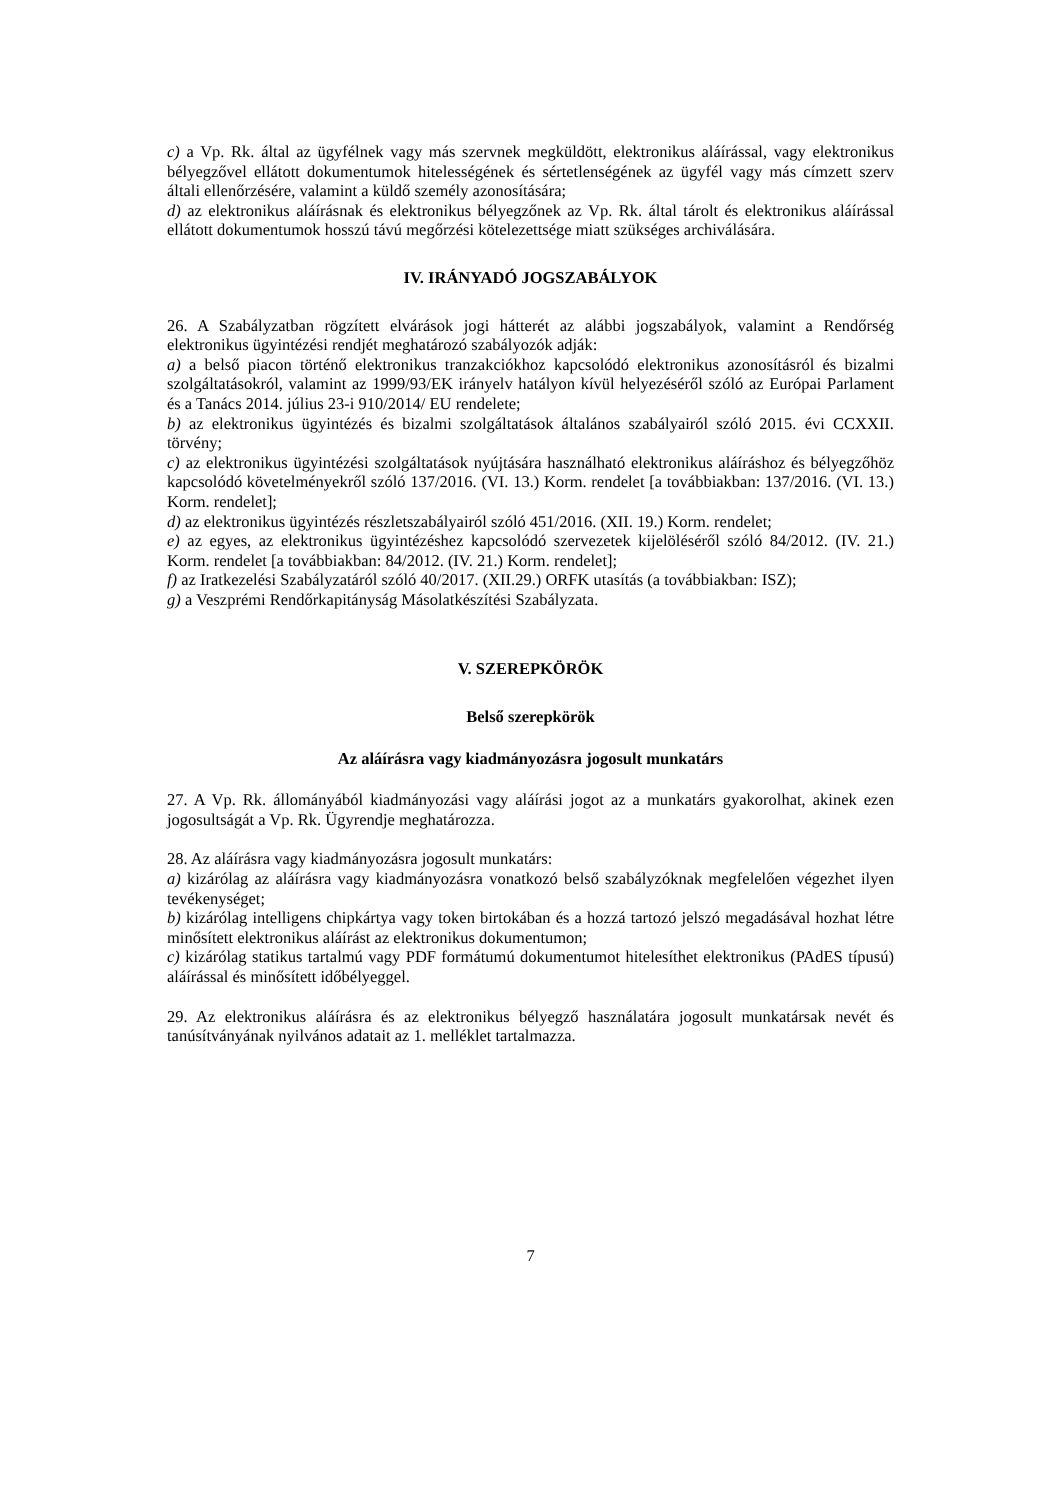c) a Vp. Rk. által az ügyfélnek vagy más szervnek megküldött, elektronikus aláírással, vagy elektronikus bélyegzővel ellátott dokumentumok hitelességének és sértetlenségének az ügyfél vagy más címzett szerv általi ellenőrzésére, valamint a küldő személy azonosítására;
d) az elektronikus aláírásnak és elektronikus bélyegzőnek az Vp. Rk. által tárolt és elektronikus aláírással ellátott dokumentumok hosszú távú megőrzési kötelezettsége miatt szükséges archiválására.
IV. IRÁNYADÓ JOGSZABÁLYOK
26. A Szabályzatban rögzített elvárások jogi hátterét az alábbi jogszabályok, valamint a Rendőrség elektronikus ügyintézési rendjét meghatározó szabályozók adják:
a) a belső piacon történő elektronikus tranzakciókhoz kapcsolódó elektronikus azonosításról és bizalmi szolgáltatásokról, valamint az 1999/93/EK irányelv hatályon kívül helyezéséről szóló az Európai Parlament és a Tanács 2014. július 23-i 910/2014/ EU rendelete;
b) az elektronikus ügyintézés és bizalmi szolgáltatások általános szabályairól szóló 2015. évi CCXXII. törvény;
c) az elektronikus ügyintézési szolgáltatások nyújtására használható elektronikus aláíráshoz és bélyegzőhöz kapcsolódó követelményekről szóló 137/2016. (VI. 13.) Korm. rendelet [a továbbiakban: 137/2016. (VI. 13.) Korm. rendelet];
d) az elektronikus ügyintézés részletszabályairól szóló 451/2016. (XII. 19.) Korm. rendelet;
e) az egyes, az elektronikus ügyintézéshez kapcsolódó szervezetek kijelöléséről szóló 84/2012. (IV. 21.) Korm. rendelet [a továbbiakban: 84/2012. (IV. 21.) Korm. rendelet];
f) az Iratkezelési Szabályzatáról szóló 40/2017. (XII.29.) ORFK utasítás (a továbbiakban: ISZ);
g) a Veszprémi Rendőrkapitányság Másolatkészítési Szabályzata.
V. SZEREPKÖRÖK
Belső szerepkörök
Az aláírásra vagy kiadmányozásra jogosult munkatárs
27. A Vp. Rk. állományából kiadmányozási vagy aláírási jogot az a munkatárs gyakorolhat, akinek ezen jogosultságát a Vp. Rk. Ügyrendje meghatározza.
28. Az aláírásra vagy kiadmányozásra jogosult munkatárs:
a) kizárólag az aláírásra vagy kiadmányozásra vonatkozó belső szabályzóknak megfelelően végezhet ilyen tevékenységet;
b) kizárólag intelligens chipkártya vagy token birtokában és a hozzá tartozó jelszó megadásával hozhat létre minősített elektronikus aláírást az elektronikus dokumentumon;
c) kizárólag statikus tartalmú vagy PDF formátumú dokumentumot hitelesíthet elektronikus (PAdES típusú) aláírással és minősített időbélyeggel.
29. Az elektronikus aláírásra és az elektronikus bélyegző használatára jogosult munkatársak nevét és tanúsítványának nyilvános adatait az 1. melléklet tartalmazza.
7